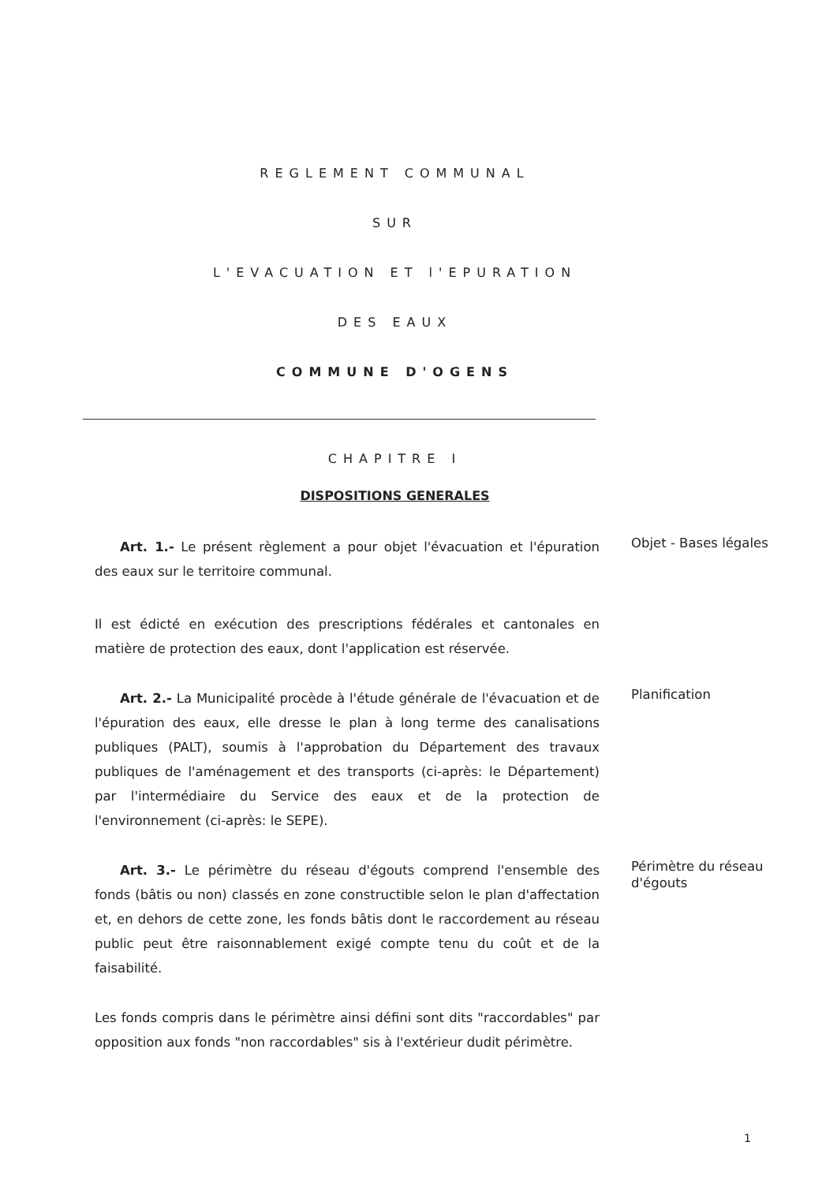REGLEMENT COMMUNAL
SUR
L'EVACUATION ET l'EPURATION
DES EAUX
COMMUNE D'OGENS
CHAPITRE I
DISPOSITIONS GENERALES
Art. 1.- Le présent règlement a pour objet l'évacuation et l'épuration des eaux sur le territoire communal.
Objet - Bases légales
Il est édicté en exécution des prescriptions fédérales et cantonales en matière de protection des eaux, dont l'application est réservée.
Art. 2.- La Municipalité procède à l'étude générale de l'évacuation et de l'épuration des eaux, elle dresse le plan à long terme des canalisations publiques (PALT), soumis à l'approbation du Département des travaux publiques de l'aménagement et des transports (ci-après: le Département) par l'intermédiaire du Service des eaux et de la protection de l'environnement (ci-après: le SEPE).
Planification
Art. 3.- Le périmètre du réseau d'égouts comprend l'ensemble des fonds (bâtis ou non) classés en zone constructible selon le plan d'affectation et, en dehors de cette zone, les fonds bâtis dont le raccordement au réseau public peut être raisonnablement exigé compte tenu du coût et de la faisabilité.
Périmètre du réseau d'égouts
Les fonds compris dans le périmètre ainsi défini sont dits "raccordables" par opposition aux fonds "non raccordables" sis à l'extérieur dudit périmètre.
1